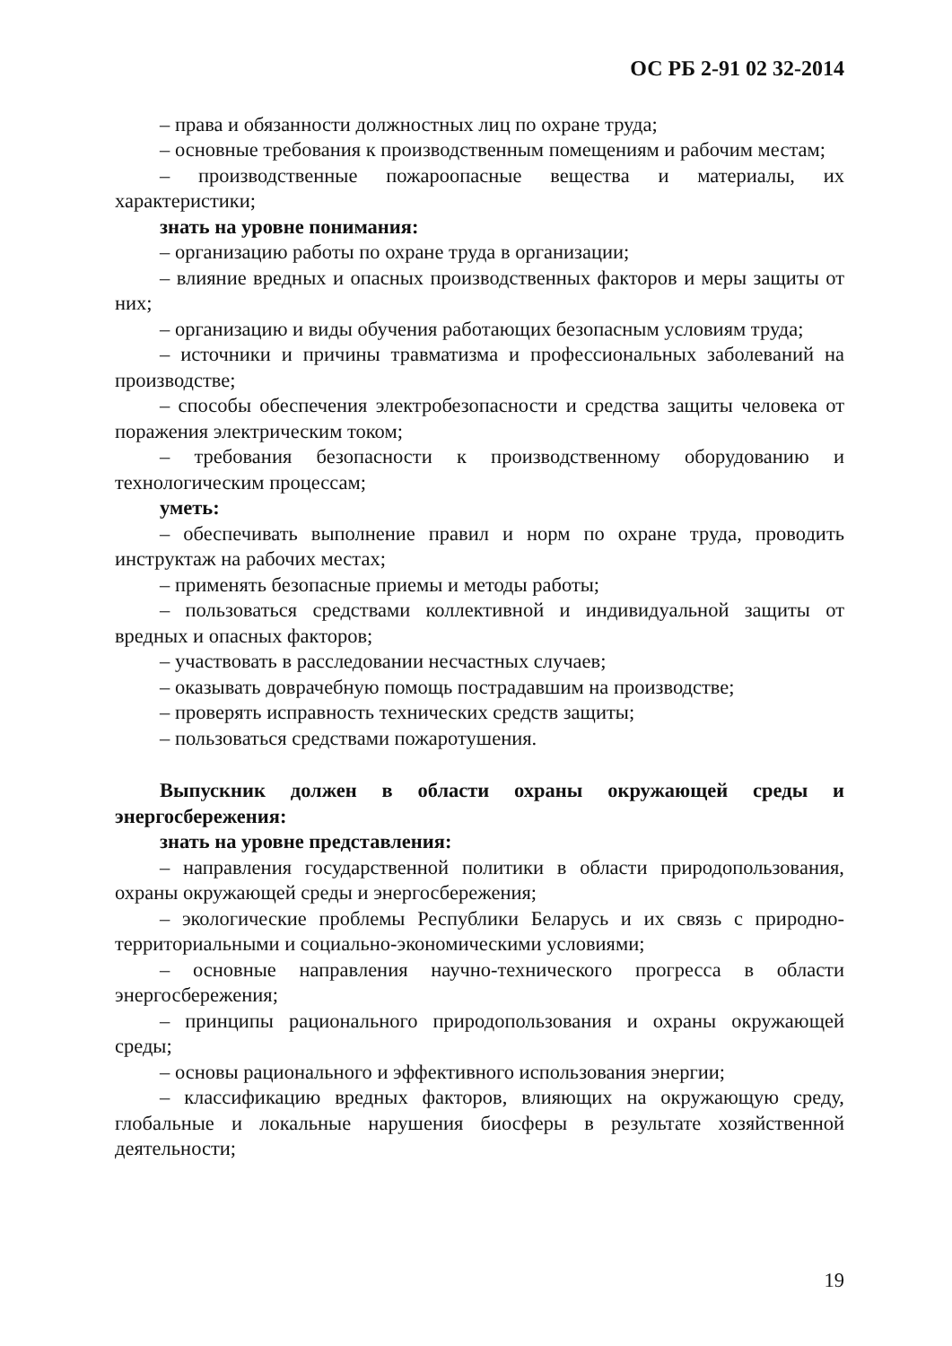ОС РБ 2-91 02 32-2014
– права и обязанности должностных лиц по охране труда;
– основные требования к производственным помещениям и рабочим местам;
– производственные пожароопасные вещества и материалы, их характеристики;
знать на уровне понимания:
– организацию работы по охране труда в организации;
– влияние вредных и опасных производственных факторов и меры защиты от них;
– организацию и виды обучения работающих безопасным условиям труда;
– источники и причины травматизма и профессиональных заболеваний на производстве;
– способы обеспечения электробезопасности и средства защиты человека от поражения электрическим током;
– требования безопасности к производственному оборудованию и технологическим процессам;
уметь:
– обеспечивать выполнение правил и норм по охране труда, проводить инструктаж на рабочих местах;
– применять безопасные приемы и методы работы;
– пользоваться средствами коллективной и индивидуальной защиты от вредных и опасных факторов;
– участвовать в расследовании несчастных случаев;
– оказывать доврачебную помощь пострадавшим на производстве;
– проверять исправность технических средств защиты;
– пользоваться средствами пожаротушения.
Выпускник должен в области охраны окружающей среды и энергосбережения:
знать на уровне представления:
– направления государственной политики в области природопользования, охраны окружающей среды и энергосбережения;
– экологические проблемы Республики Беларусь и их связь с природно-территориальными и социально-экономическими условиями;
– основные направления научно-технического прогресса в области энергосбережения;
– принципы рационального природопользования и охраны окружающей среды;
– основы рационального и эффективного использования энергии;
– классификацию вредных факторов, влияющих на окружающую среду, глобальные и локальные нарушения биосферы в результате хозяйственной деятельности;
19